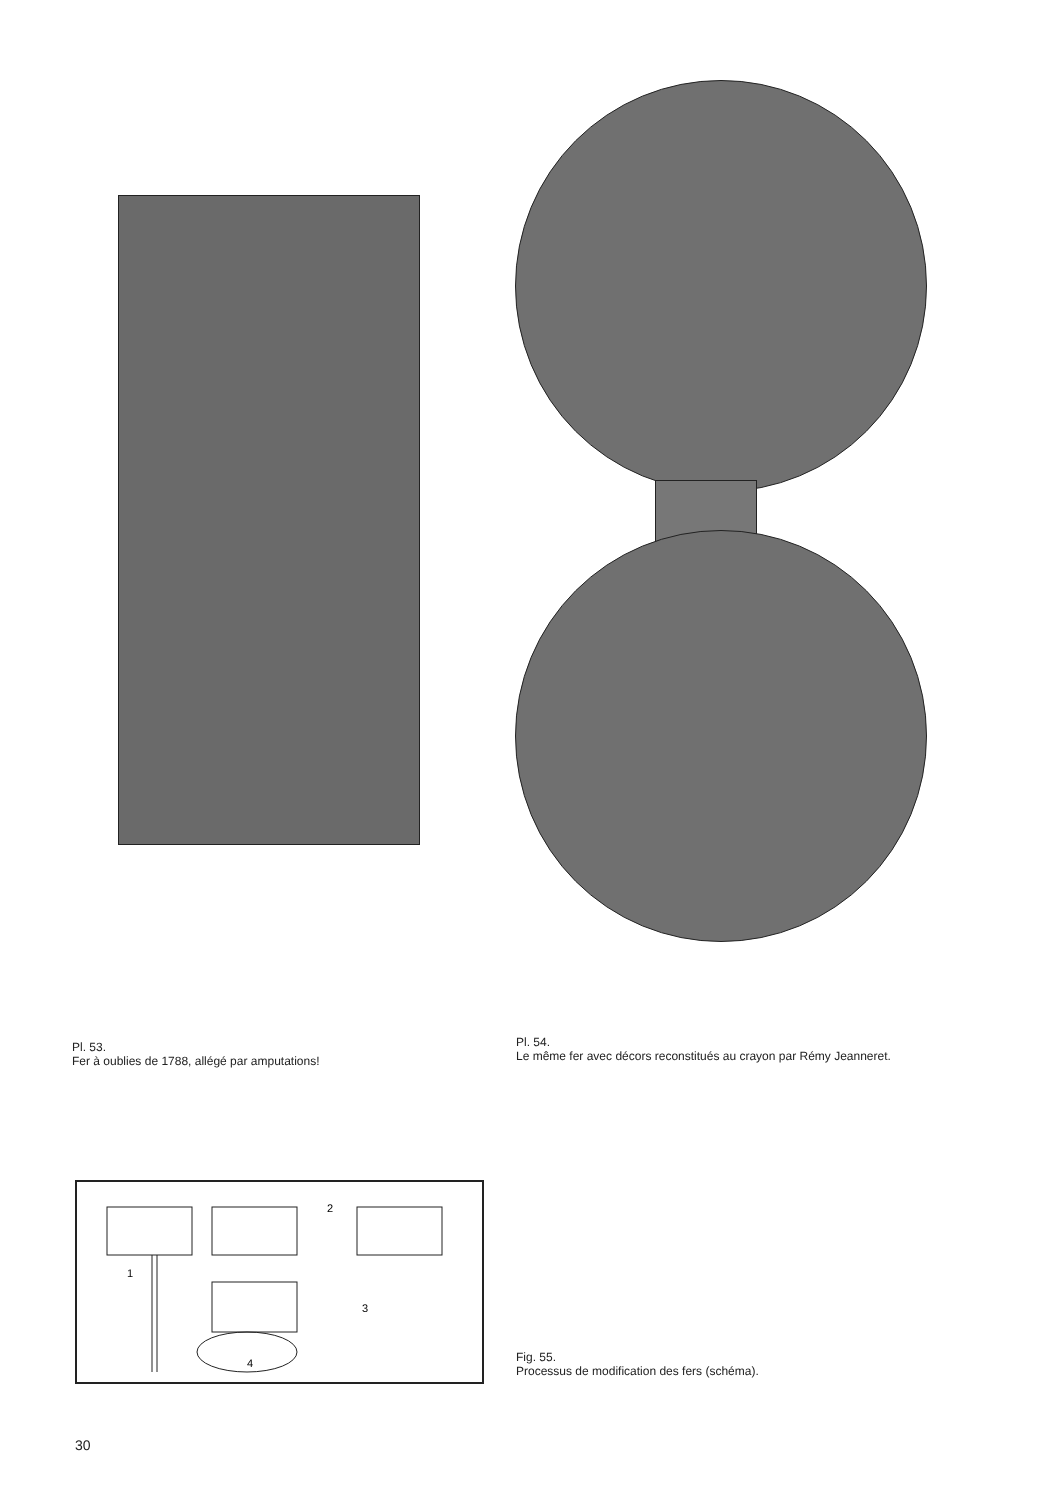Pl. 53.
Fer à oublies de 1788, allégé par amputations!
Pl. 54.
Le même fer avec décors reconstitués au crayon par Rémy Jeanneret.
2
1
3
4
Fig. 55.
Processus de modification des fers (schéma).
30